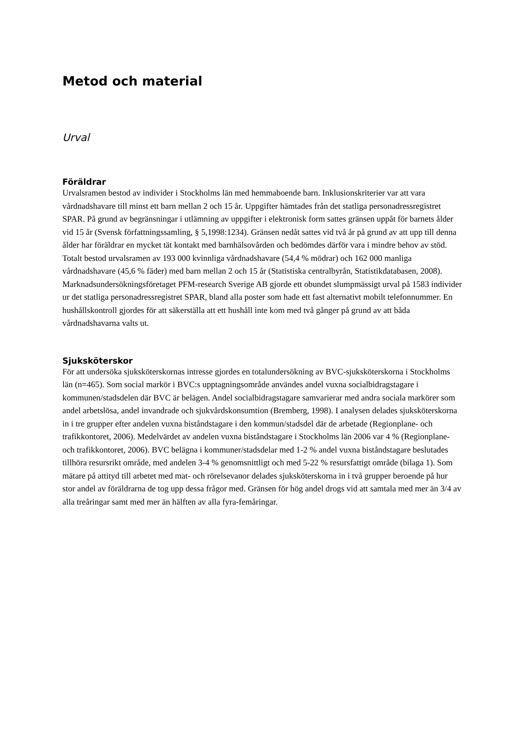Metod och material
Urval
Föräldrar
Urvalsramen bestod av individer i Stockholms län med hemmaboende barn. Inklusionskriterier var att vara vårdnadshavare till minst ett barn mellan 2 och 15 år. Uppgifter hämtades från det statliga personadressregistret SPAR. På grund av begränsningar i utlämning av uppgifter i elektronisk form sattes gränsen uppåt för barnets ålder vid 15 år (Svensk författningssamling, § 5,1998:1234). Gränsen nedåt sattes vid två år på grund av att upp till denna ålder har föräldrar en mycket tät kontakt med barnhälsovården och bedömdes därför vara i mindre behov av stöd. Totalt bestod urvalsramen av 193 000 kvinnliga vårdnadshavare (54,4 % mödrar) och 162 000 manliga vårdnadshavare (45,6 % fäder) med barn mellan 2 och 15 år (Statistiska centralbyrån, Statistikdatabasen, 2008). Marknadsundersökningsföretaget PFM-research Sverige AB gjorde ett obundet slumpmässigt urval på 1583 individer ur det statliga personadressregistret SPAR, bland alla poster som hade ett fast alternativt mobilt telefonnummer. En hushållskontroll gjordes för att säkerställa att ett hushåll inte kom med två gånger på grund av att båda vårdnadshavarna valts ut.
Sjuksköterskor
För att undersöka sjuksköterskornas intresse gjordes en totalundersökning av BVC-sjuksköterskorna i Stockholms län (n=465). Som social markör i BVC:s upptagningsområde användes andel vuxna socialbidragstagare i kommunen/stadsdelen där BVC är belägen. Andel socialbidragstagare samvarierar med andra sociala markörer som andel arbetslösa, andel invandrade och sjukvårdskonsumtion (Bremberg, 1998). I analysen delades sjuksköterskorna in i tre grupper efter andelen vuxna biståndstagare i den kommun/stadsdel där de arbetade (Regionplane- och trafikkontoret, 2006). Medelvärdet av andelen vuxna biståndstagare i Stockholms län 2006 var 4 % (Regionplane- och trafikkontoret, 2006). BVC belägna i kommuner/stadsdelar med 1-2 % andel vuxna biståndstagare beslutades tillhöra resursrikt område, med andelen 3-4 % genomsnittligt och med 5-22 % resursfattigt område (bilaga 1). Som mätare på attityd till arbetet med mat- och rörelsevanor delades sjuksköterskorna in i två grupper beroende på hur stor andel av föräldrarna de tog upp dessa frågor med. Gränsen för hög andel drogs vid att samtala med mer än 3/4 av alla treåringar samt med mer än hälften av alla fyra-femåringar.